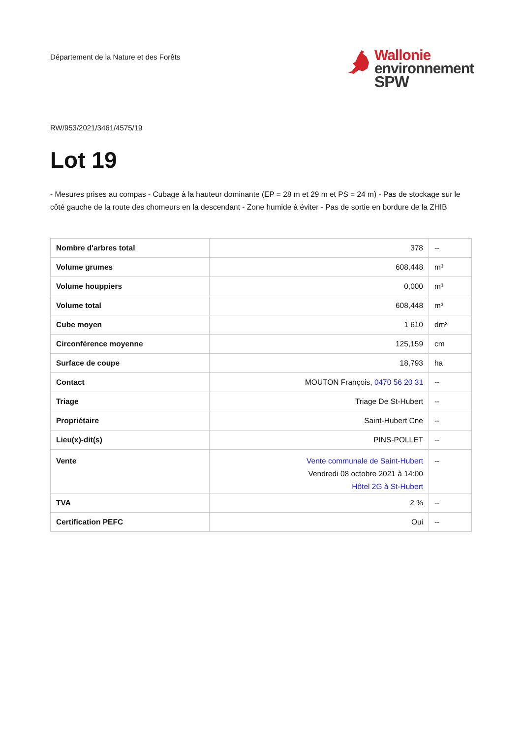Département de la Nature et des Forêts
Wallonie
environnement
SPW
RW/953/2021/3461/4575/19
Lot 19
- Mesures prises au compas - Cubage à la hauteur dominante (EP = 28 m et 29 m et PS = 24 m) - Pas de stockage sur le côté gauche de la route des chomeurs en la descendant - Zone humide à éviter - Pas de sortie en bordure de la ZHIB
| Nombre d'arbres total | 378 | -- |
| Volume grumes | 608,448 | m³ |
| Volume houppiers | 0,000 | m³ |
| Volume total | 608,448 | m³ |
| Cube moyen | 1 610 | dm³ |
| Circonférence moyenne | 125,159 | cm |
| Surface de coupe | 18,793 | ha |
| Contact | MOUTON François, 0470 56 20 31 | -- |
| Triage | Triage De St-Hubert | -- |
| Propriétaire | Saint-Hubert Cne | -- |
| Lieu(x)-dit(s) | PINS-POLLET | -- |
| Vente | Vente communale de Saint-Hubert Vendredi 08 octobre 2021 à 14:00 Hôtel 2G à St-Hubert | -- |
| TVA | 2 % | -- |
| Certification PEFC | Oui | -- |